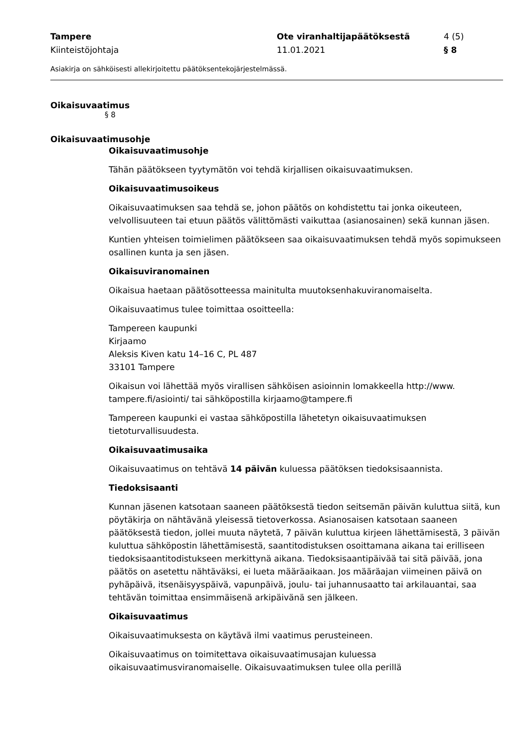Tampere
Kiinteistöjohtaja
Ote viranhaltijapäätöksestä
11.01.2021
4 (5)
§ 8
Asiakirja on sähköisesti allekirjoitettu päätöksentekojärjestelmässä.
Oikaisuvaatimus
§ 8
Oikaisuvaatimusohje
Oikaisuvaatimusohje
Tähän päätökseen tyytymätön voi tehdä kirjallisen oikaisuvaatimuksen.
Oikaisuvaatimusoikeus
Oikaisuvaatimuksen saa tehdä se, johon päätös on kohdistettu tai jonka oikeuteen, velvollisuuteen tai etuun päätös välittömästi vaikuttaa (asianosainen) sekä kunnan jäsen.
Kuntien yhteisen toimielimen päätökseen saa oikaisuvaatimuksen tehdä myös sopimukseen osallinen kunta ja sen jäsen.
Oikaisuviranomainen
Oikaisua haetaan päätösotteessa mainitulta muutoksenhakuviranomaiselta.
Oikaisuvaatimus tulee toimittaa osoitteella:
Tampereen kaupunki
Kirjaamo
Aleksis Kiven katu 14–16 C, PL 487
33101 Tampere
Oikaisun voi lähettää myös virallisen sähköisen asioinnin lomakkeella http://www. tampere.fi/asiointi/ tai sähköpostilla kirjaamo@tampere.fi
Tampereen kaupunki ei vastaa sähköpostilla lähetetyn oikaisuvaatimuksen tietoturvallisuudesta.
Oikaisuvaatimusaika
Oikaisuvaatimus on tehtävä 14 päivän kuluessa päätöksen tiedoksisaannista.
Tiedoksisaanti
Kunnan jäsenen katsotaan saaneen päätöksestä tiedon seitsemän päivän kuluttua siitä, kun pöytäkirja on nähtävänä yleisessä tietoverkossa. Asianosaisen katsotaan saaneen päätöksestä tiedon, jollei muuta näytetä, 7 päivän kuluttua kirjeen lähettämisestä, 3 päivän kuluttua sähköpostin lähettämisestä, saantitodistuksen osoittamana aikana tai erilliseen tiedoksisaantitodistukseen merkittynä aikana. Tiedoksisaantipäivää tai sitä päivää, jona päätös on asetettu nähtäväksi, ei lueta määräaikaan. Jos määräajan viimeinen päivä on pyhäpäivä, itsenäisyyspäivä, vapunpäivä, joulu- tai juhannusaatto tai arkilauantai, saa tehtävän toimittaa ensimmäisenä arkipäivänä sen jälkeen.
Oikaisuvaatimus
Oikaisuvaatimuksesta on käytävä ilmi vaatimus perusteineen.
Oikaisuvaatimus on toimitettava oikaisuvaatimusajan kuluessa oikaisuvaatimusviranomaiselle. Oikaisuvaatimuksen tulee olla perillä